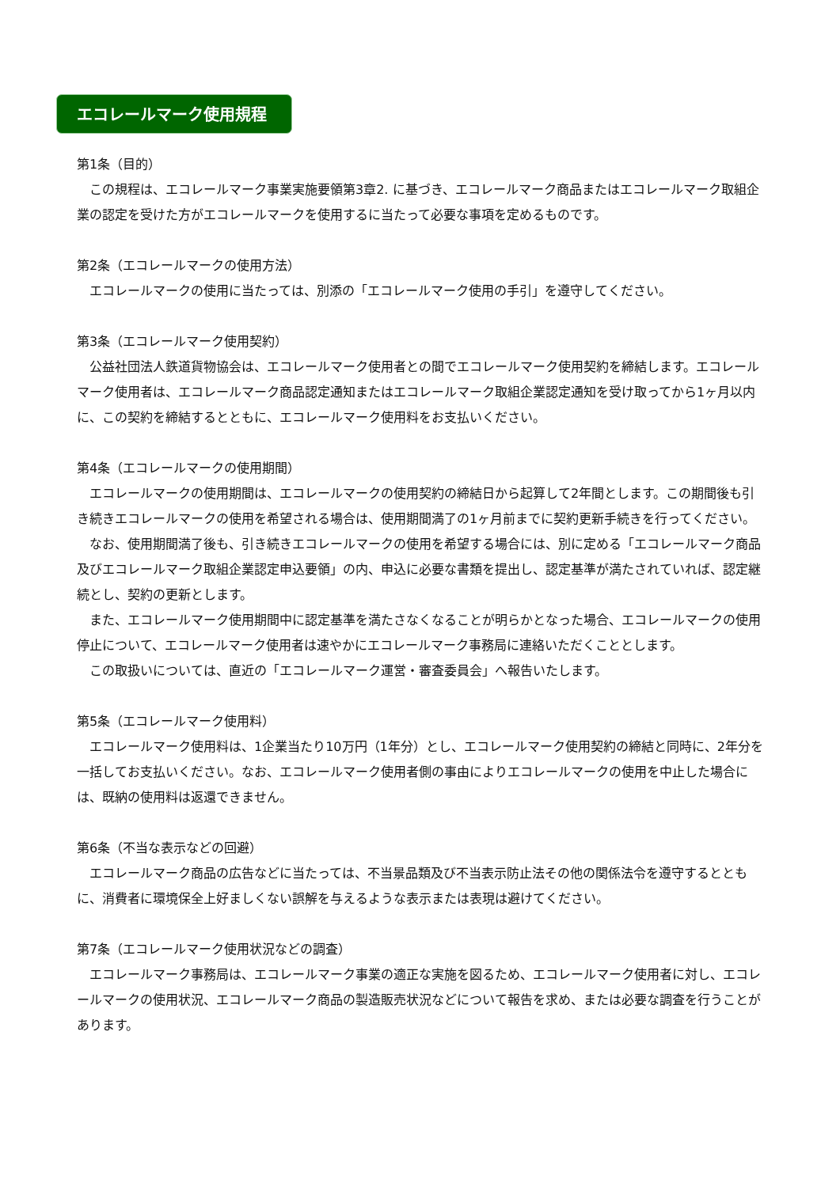エコレールマーク使用規程
第1条（目的）
　この規程は、エコレールマーク事業実施要領第3章2. に基づき、エコレールマーク商品またはエコレールマーク取組企業の認定を受けた方がエコレールマークを使用するに当たって必要な事項を定めるものです。
第2条（エコレールマークの使用方法）
　エコレールマークの使用に当たっては、別添の「エコレールマーク使用の手引」を遵守してください。
第3条（エコレールマーク使用契約）
　公益社団法人鉄道貨物協会は、エコレールマーク使用者との間でエコレールマーク使用契約を締結します。エコレールマーク使用者は、エコレールマーク商品認定通知またはエコレールマーク取組企業認定通知を受け取ってから1ヶ月以内に、この契約を締結するとともに、エコレールマーク使用料をお支払いください。
第4条（エコレールマークの使用期間）
　エコレールマークの使用期間は、エコレールマークの使用契約の締結日から起算して2年間とします。この期間後も引き続きエコレールマークの使用を希望される場合は、使用期間満了の1ヶ月前までに契約更新手続きを行ってください。
　なお、使用期間満了後も、引き続きエコレールマークの使用を希望する場合には、別に定める「エコレールマーク商品及びエコレールマーク取組企業認定申込要領」の内、申込に必要な書類を提出し、認定基準が満たされていれば、認定継続とし、契約の更新とします。
　また、エコレールマーク使用期間中に認定基準を満たさなくなることが明らかとなった場合、エコレールマークの使用停止について、エコレールマーク使用者は速やかにエコレールマーク事務局に連絡いただくこととします。
　この取扱いについては、直近の「エコレールマーク運営・審査委員会」へ報告いたします。
第5条（エコレールマーク使用料）
　エコレールマーク使用料は、1企業当たり10万円（1年分）とし、エコレールマーク使用契約の締結と同時に、2年分を一括してお支払いください。なお、エコレールマーク使用者側の事由によりエコレールマークの使用を中止した場合には、既納の使用料は返還できません。
第6条（不当な表示などの回避）
　エコレールマーク商品の広告などに当たっては、不当景品類及び不当表示防止法その他の関係法令を遵守するとともに、消費者に環境保全上好ましくない誤解を与えるような表示または表現は避けてください。
第7条（エコレールマーク使用状況などの調査）
　エコレールマーク事務局は、エコレールマーク事業の適正な実施を図るため、エコレールマーク使用者に対し、エコレールマークの使用状況、エコレールマーク商品の製造販売状況などについて報告を求め、または必要な調査を行うことがあります。